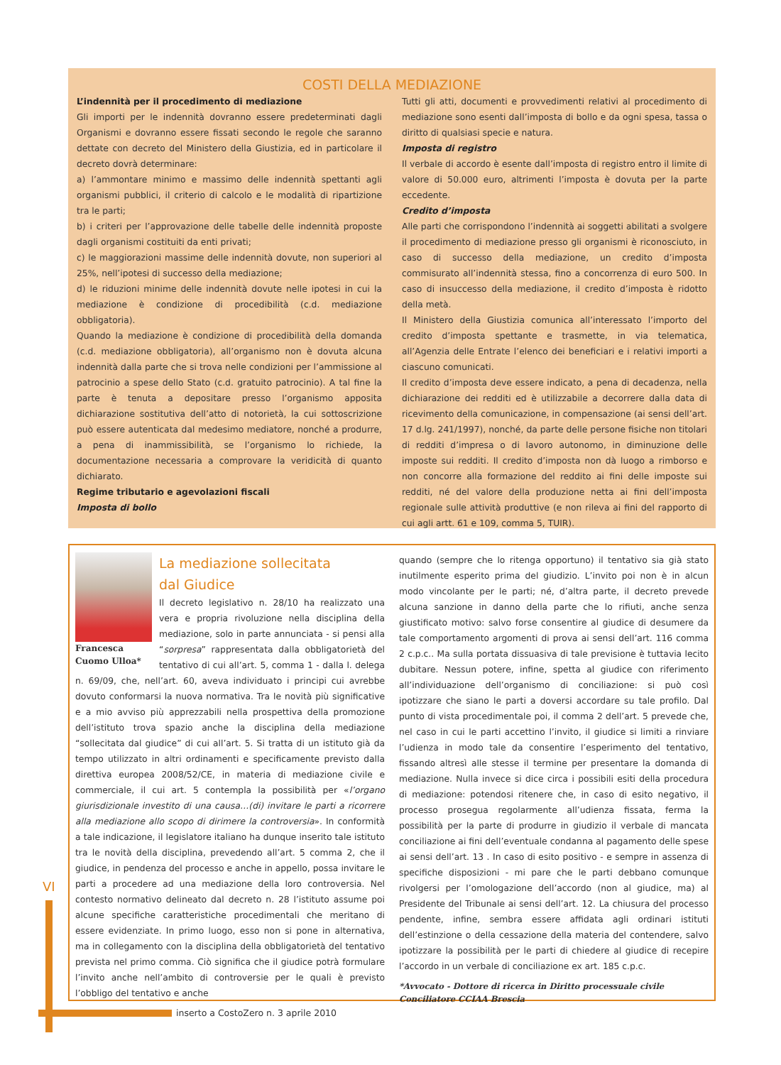COSTI DELLA MEDIAZIONE
L’indennità per il procedimento di mediazione
Gli importi per le indennità dovranno essere predeterminati dagli Organismi e dovranno essere fissati secondo le regole che saranno dettate con decreto del Ministero della Giustizia, ed in particolare il decreto dovrà determinare:
a) l’ammontare minimo e massimo delle indennità spettanti agli organismi pubblici, il criterio di calcolo e le modalità di ripartizione tra le parti;
b) i criteri per l’approvazione delle tabelle delle indennità proposte dagli organismi costituiti da enti privati;
c) le maggiorazioni massime delle indennità dovute, non superiori al 25%, nell’ipotesi di successo della mediazione;
d) le riduzioni minime delle indennità dovute nelle ipotesi in cui la mediazione è condizione di procedibilità (c.d. mediazione obbligatoria).
Quando la mediazione è condizione di procedibilità della domanda (c.d. mediazione obbligatoria), all’organismo non è dovuta alcuna indennità dalla parte che si trova nelle condizioni per l’ammissione al patrocinio a spese dello Stato (c.d. gratuito patrocinio). A tal fine la parte è tenuta a depositare presso l’organismo apposita dichiarazione sostitutiva dell’atto di notorietà, la cui sottoscrizione può essere autenticata dal medesimo mediatore, nonché a produrre, a pena di inammissibilità, se l’organismo lo richiede, la documentazione necessaria a comprovare la veridicità di quanto dichiarato.
Regime tributario e agevolazioni fiscali
Imposta di bollo
Tutti gli atti, documenti e provvedimenti relativi al procedimento di mediazione sono esenti dall’imposta di bollo e da ogni spesa, tassa o diritto di qualsiasi specie e natura.
Imposta di registro
Il verbale di accordo è esente dall’imposta di registro entro il limite di valore di 50.000 euro, altrimenti l’imposta è dovuta per la parte eccedente.
Credito d’imposta
Alle parti che corrispondono l’indennità ai soggetti abilitati a svolgere il procedimento di mediazione presso gli organismi è riconosciuto, in caso di successo della mediazione, un credito d’imposta commisurato all’indennità stessa, fino a concorrenza di euro 500. In caso di insuccesso della mediazione, il credito d’imposta è ridotto della metà.
Il Ministero della Giustizia comunica all’interessato l’importo del credito d’imposta spettante e trasmette, in via telematica, all’Agenzia delle Entrate l’elenco dei beneficiari e i relativi importi a ciascuno comunicati.
Il credito d’imposta deve essere indicato, a pena di decadenza, nella dichiarazione dei redditi ed è utilizzabile a decorrere dalla data di ricevimento della comunicazione, in compensazione (ai sensi dell’art. 17 d.lg. 241/1997), nonché, da parte delle persone fisiche non titolari di redditi d’impresa o di lavoro autonomo, in diminuzione delle imposte sui redditi. Il credito d’imposta non dà luogo a rimborso e non concorre alla formazione del reddito ai fini delle imposte sui redditi, né del valore della produzione netta ai fini dell’imposta regionale sulle attività produttive (e non rileva ai fini del rapporto di cui agli artt. 61 e 109, comma 5, TUIR).
Francesca
Cuomo Ulloa*
La mediazione sollecitata
dal Giudice
Il decreto legislativo n. 28/10 ha realizzato una vera e propria rivoluzione nella disciplina della mediazione, solo in parte annunciata - si pensi alla “sorpresa” rappresentata dalla obbligatorietà del tentativo di cui all’art. 5, comma 1 - dalla l. delega n. 69/09, che, nell’art. 60, aveva individuato i principi cui avrebbe dovuto conformarsi la nuova normativa. Tra le novità più significative e a mio avviso più apprezzabili nella prospettiva della promozione dell’istituto trova spazio anche la disciplina della mediazione “sollecitata dal giudice” di cui all’art. 5. Si tratta di un istituto già da tempo utilizzato in altri ordinamenti e specificamente previsto dalla direttiva europea 2008/52/CE, in materia di mediazione civile e commerciale, il cui art. 5 contempla la possibilità per «l’organo giurisdizionale investito di una causa…(di) invitare le parti a ricorrere alla mediazione allo scopo di dirimere la controversia». In conformità a tale indicazione, il legislatore italiano ha dunque inserito tale istituto tra le novità della disciplina, prevedendo all’art. 5 comma 2, che il giudice, in pendenza del processo e anche in appello, possa invitare le parti a procedere ad una mediazione della loro controversia. Nel contesto normativo delineato dal decreto n. 28 l’istituto assume poi alcune specifiche caratteristiche procedimentali che meritano di essere evidenziate. In primo luogo, esso non si pone in alternativa, ma in collegamento con la disciplina della obbligatorietà del tentativo prevista nel primo comma. Ciò significa che il giudice potrà formulare l’invito anche nell’ambito di controversie per le quali è previsto l’obbligo del tentativo e anche
quando (sempre che lo ritenga opportuno) il tentativo sia già stato inutilmente esperito prima del giudizio. L’invito poi non è in alcun modo vincolante per le parti; né, d’altra parte, il decreto prevede alcuna sanzione in danno della parte che lo rifiuti, anche senza giustificato motivo: salvo forse consentire al giudice di desumere da tale comportamento argomenti di prova ai sensi dell’art. 116 comma 2 c.p.c.. Ma sulla portata dissuasiva di tale previsione è tuttavia lecito dubitare. Nessun potere, infine, spetta al giudice con riferimento all’individuazione dell’organismo di conciliazione: si può così ipotizzare che siano le parti a doversi accordare su tale profilo. Dal punto di vista procedimentale poi, il comma 2 dell’art. 5 prevede che, nel caso in cui le parti accettino l’invito, il giudice si limiti a rinviare l’udienza in modo tale da consentire l’esperimento del tentativo, fissando altresì alle stesse il termine per presentare la domanda di mediazione. Nulla invece si dice circa i possibili esiti della procedura di mediazione: potendosi ritenere che, in caso di esito negativo, il processo prosegua regolarmente all’udienza fissata, ferma la possibilità per la parte di produrre in giudizio il verbale di mancata conciliazione ai fini dell’eventuale condanna al pagamento delle spese ai sensi dell’art. 13 . In caso di esito positivo - e sempre in assenza di specifiche disposizioni - mi pare che le parti debbano comunque rivolgersi per l’omologazione dell’accordo (non al giudice, ma) al Presidente del Tribunale ai sensi dell’art. 12. La chiusura del processo pendente, infine, sembra essere affidata agli ordinari istituti dell’estinzione o della cessazione della materia del contendere, salvo ipotizzare la possibilità per le parti di chiedere al giudice di recepire l’accordo in un verbale di conciliazione ex art. 185 c.p.c.
*Avvocato - Dottore di ricerca in Diritto processuale civile
Conciliatore CCIAA Brescia
VI
inserto a CostoZero n. 3 aprile 2010